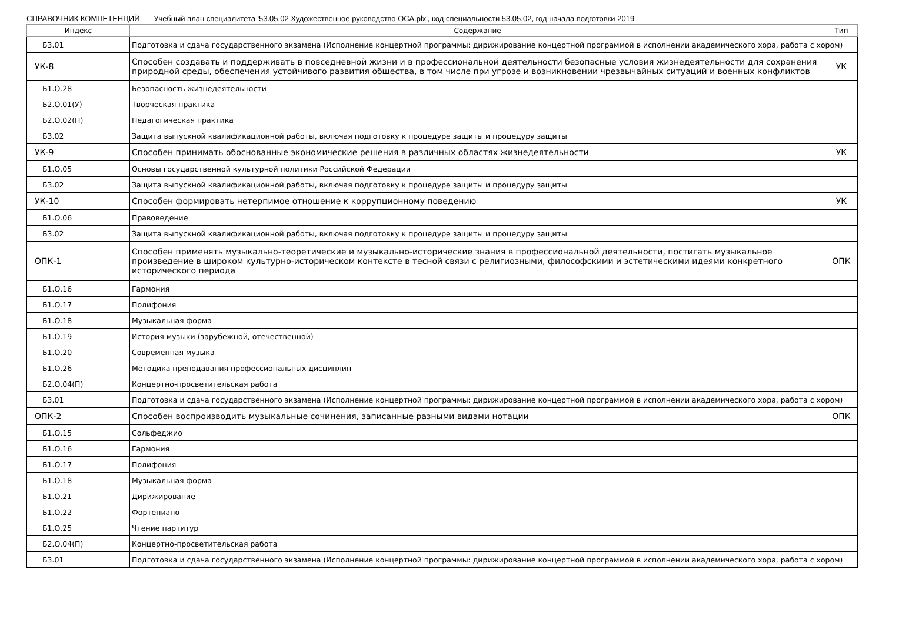СПРАВОЧНИК КОМПЕТЕНЦИЙ Учебный план специалитета '53.05.02 Художественное руководство ОСА.plx', код специальности 53.05.02, год начала подготовки 2019
| Индекс | Содержание | Тип |
| --- | --- | --- |
| Б3.01 | Подготовка и сдача государственного экзамена (Исполнение концертной программы: дирижирование концертной программой в исполнении академического хора, работа с хором) | |
| УК-8 | Способен создавать и поддерживать в повседневной жизни и в профессиональной деятельности безопасные условия жизнедеятельности для сохранения природной среды, обеспечения устойчивого развития общества, в том числе при угрозе и возникновении чрезвычайных ситуаций и военных конфликтов | УК |
| Б1.О.28 | Безопасность жизнедеятельности | |
| Б2.О.01(У) | Творческая практика | |
| Б2.О.02(П) | Педагогическая практика | |
| Б3.02 | Защита выпускной квалификационной работы, включая подготовку к процедуре защиты и процедуру защиты | |
| УК-9 | Способен принимать обоснованные экономические решения в различных областях жизнедеятельности | УК |
| Б1.О.05 | Основы государственной культурной политики Российской Федерации | |
| Б3.02 | Защита выпускной квалификационной работы, включая подготовку к процедуре защиты и процедуру защиты | |
| УК-10 | Способен формировать нетерпимое отношение к коррупционному поведению | УК |
| Б1.О.06 | Правоведение | |
| Б3.02 | Защита выпускной квалификационной работы, включая подготовку к процедуре защиты и процедуру защиты | |
| ОПК-1 | Способен применять музыкально-теоретические и музыкально-исторические знания в профессиональной деятельности, постигать музыкальное произведение в широком культурно-историческом контексте в тесной связи с религиозными, философскими и эстетическими идеями конкретного исторического периода | ОПК |
| Б1.О.16 | Гармония | |
| Б1.О.17 | Полифония | |
| Б1.О.18 | Музыкальная форма | |
| Б1.О.19 | История музыки (зарубежной, отечественной) | |
| Б1.О.20 | Современная музыка | |
| Б1.О.26 | Методика преподавания профессиональных дисциплин | |
| Б2.О.04(П) | Концертно-просветительская работа | |
| Б3.01 | Подготовка и сдача государственного экзамена (Исполнение концертной программы: дирижирование концертной программой в исполнении академического хора, работа с хором) | |
| ОПК-2 | Способен воспроизводить музыкальные сочинения, записанные разными видами нотации | ОПК |
| Б1.О.15 | Сольфеджио | |
| Б1.О.16 | Гармония | |
| Б1.О.17 | Полифония | |
| Б1.О.18 | Музыкальная форма | |
| Б1.О.21 | Дирижирование | |
| Б1.О.22 | Фортепиано | |
| Б1.О.25 | Чтение партитур | |
| Б2.О.04(П) | Концертно-просветительская работа | |
| Б3.01 | Подготовка и сдача государственного экзамена (Исполнение концертной программы: дирижирование концертной программой в исполнении академического хора, работа с хором) | |